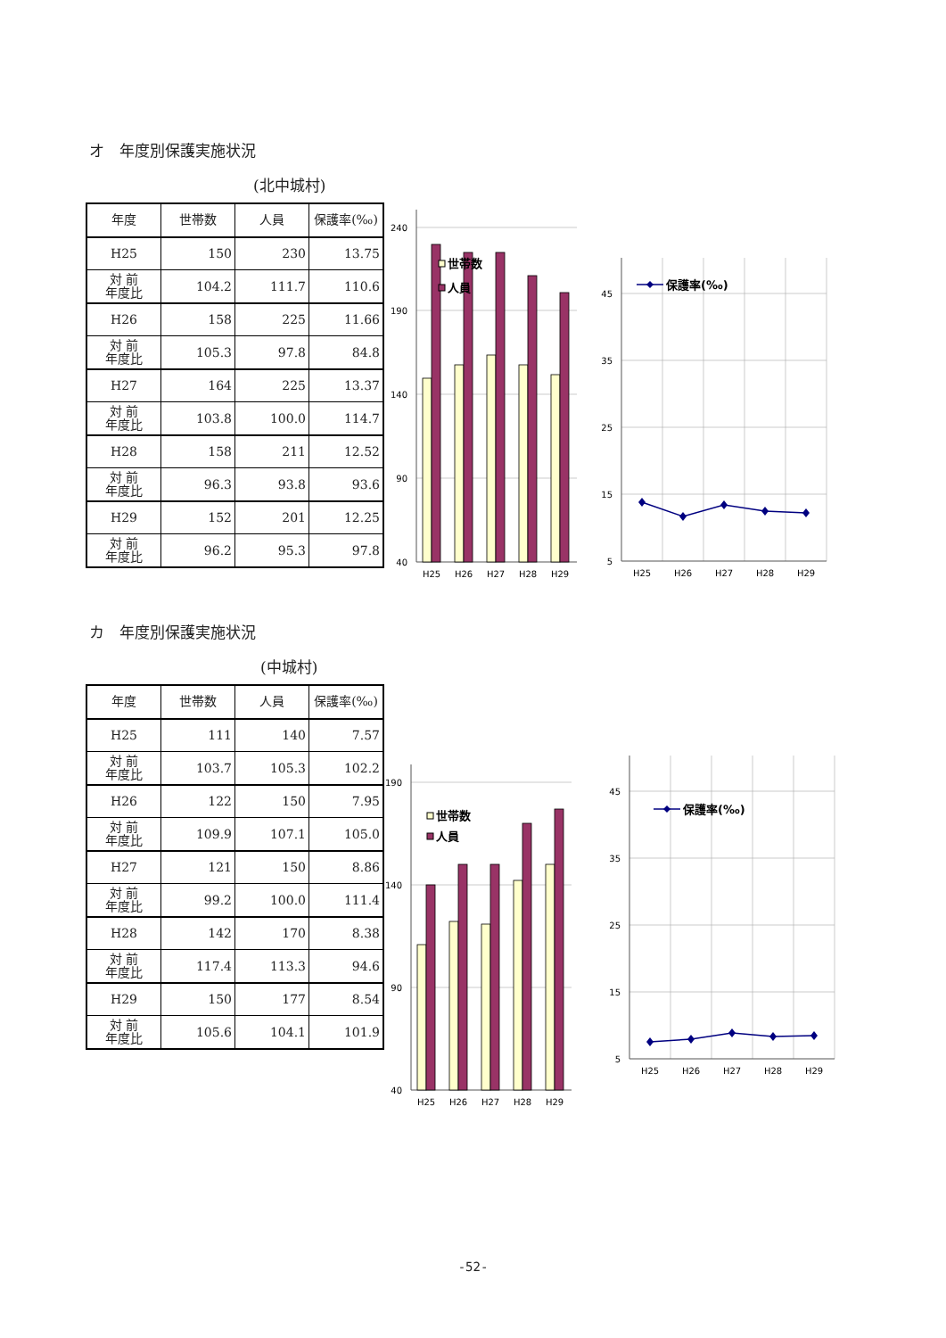オ　年度別保護実施状況
(北中城村)
| 年度 | 世帯数 | 人員 | 保護率(‰) |
| --- | --- | --- | --- |
| H25 | 150 | 230 | 13.75 |
| 対 前 年度比 | 104.2 | 111.7 | 110.6 |
| H26 | 158 | 225 | 11.66 |
| 対 前 年度比 | 105.3 | 97.8 | 84.8 |
| H27 | 164 | 225 | 13.37 |
| 対 前 年度比 | 103.8 | 100.0 | 114.7 |
| H28 | 158 | 211 | 12.52 |
| 対 前 年度比 | 96.3 | 93.8 | 93.6 |
| H29 | 152 | 201 | 12.25 |
| 対 前 年度比 | 96.2 | 95.3 | 97.8 |
240
190
140
90
40
H25
H26
H27
H28
H29
世帯数
人員
45
35
25
15
5
H25
H26
H27
H28
H29
保護率(‰)
カ　年度別保護実施状況
(中城村)
| 年度 | 世帯数 | 人員 | 保護率(‰) |
| --- | --- | --- | --- |
| H25 | 111 | 140 | 7.57 |
| 対 前 年度比 | 103.7 | 105.3 | 102.2 |
| H26 | 122 | 150 | 7.95 |
| 対 前 年度比 | 109.9 | 107.1 | 105.0 |
| H27 | 121 | 150 | 8.86 |
| 対 前 年度比 | 99.2 | 100.0 | 111.4 |
| H28 | 142 | 170 | 8.38 |
| 対 前 年度比 | 117.4 | 113.3 | 94.6 |
| H29 | 150 | 177 | 8.54 |
| 対 前 年度比 | 105.6 | 104.1 | 101.9 |
190
140
90
40
H25
H26
H27
H28
H29
世帯数
人員
45
35
25
15
5
H25
H26
H27
H28
H29
保護率(‰)
-52-